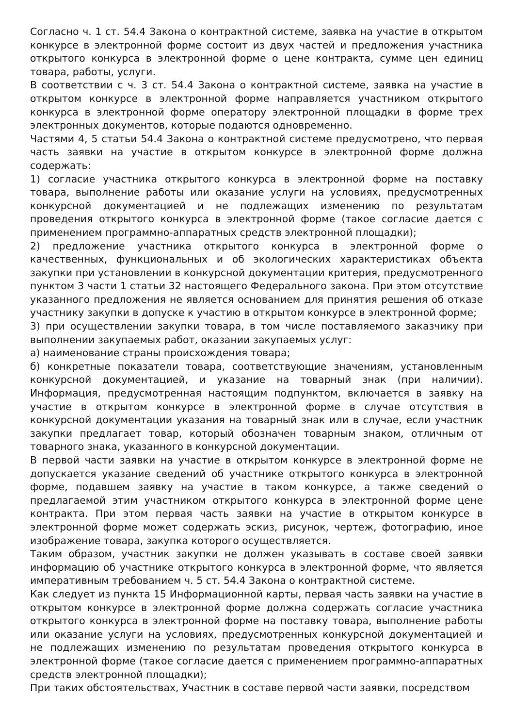Согласно ч. 1 ст. 54.4 Закона о контрактной системе, заявка на участие в открытом конкурсе в электронной форме состоит из двух частей и предложения участника открытого конкурса в электронной форме о цене контракта, сумме цен единиц товара, работы, услуги.
В соответствии с ч. 3 ст. 54.4 Закона о контрактной системе, заявка на участие в открытом конкурсе в электронной форме направляется участником открытого конкурса в электронной форме оператору электронной площадки в форме трех электронных документов, которые подаются одновременно.
Частями 4, 5 статьи 54.4 Закона о контрактной системе предусмотрено, что первая часть заявки на участие в открытом конкурсе в электронной форме должна содержать:
1) согласие участника открытого конкурса в электронной форме на поставку товара, выполнение работы или оказание услуги на условиях, предусмотренных конкурсной документацией и не подлежащих изменению по результатам проведения открытого конкурса в электронной форме (такое согласие дается с применением программно-аппаратных средств электронной площадки);
2) предложение участника открытого конкурса в электронной форме о качественных, функциональных и об экологических характеристиках объекта закупки при установлении в конкурсной документации критерия, предусмотренного пунктом 3 части 1 статьи 32 настоящего Федерального закона. При этом отсутствие указанного предложения не является основанием для принятия решения об отказе участнику закупки в допуске к участию в открытом конкурсе в электронной форме;
3) при осуществлении закупки товара, в том числе поставляемого заказчику при выполнении закупаемых работ, оказании закупаемых услуг:
а) наименование страны происхождения товара;
б) конкретные показатели товара, соответствующие значениям, установленным конкурсной документацией, и указание на товарный знак (при наличии). Информация, предусмотренная настоящим подпунктом, включается в заявку на участие в открытом конкурсе в электронной форме в случае отсутствия в конкурсной документации указания на товарный знак или в случае, если участник закупки предлагает товар, который обозначен товарным знаком, отличным от товарного знака, указанного в конкурсной документации.
В первой части заявки на участие в открытом конкурсе в электронной форме не допускается указание сведений об участнике открытого конкурса в электронной форме, подавшем заявку на участие в таком конкурсе, а также сведений о предлагаемой этим участником открытого конкурса в электронной форме цене контракта. При этом первая часть заявки на участие в открытом конкурсе в электронной форме может содержать эскиз, рисунок, чертеж, фотографию, иное изображение товара, закупка которого осуществляется.
Таким образом, участник закупки не должен указывать в составе своей заявки информацию об участнике открытого конкурса в электронной форме, что является императивным требованием ч. 5 ст. 54.4 Закона о контрактной системе.
Как следует из пункта 15 Информационной карты, первая часть заявки на участие в открытом конкурсе в электронной форме должна содержать согласие участника открытого конкурса в электронной форме на поставку товара, выполнение работы или оказание услуги на условиях, предусмотренных конкурсной документацией и не подлежащих изменению по результатам проведения открытого конкурса в электронной форме (такое согласие дается с применением программно-аппаратных средств электронной площадки);
При таких обстоятельствах, Участник в составе первой части заявки, посредством